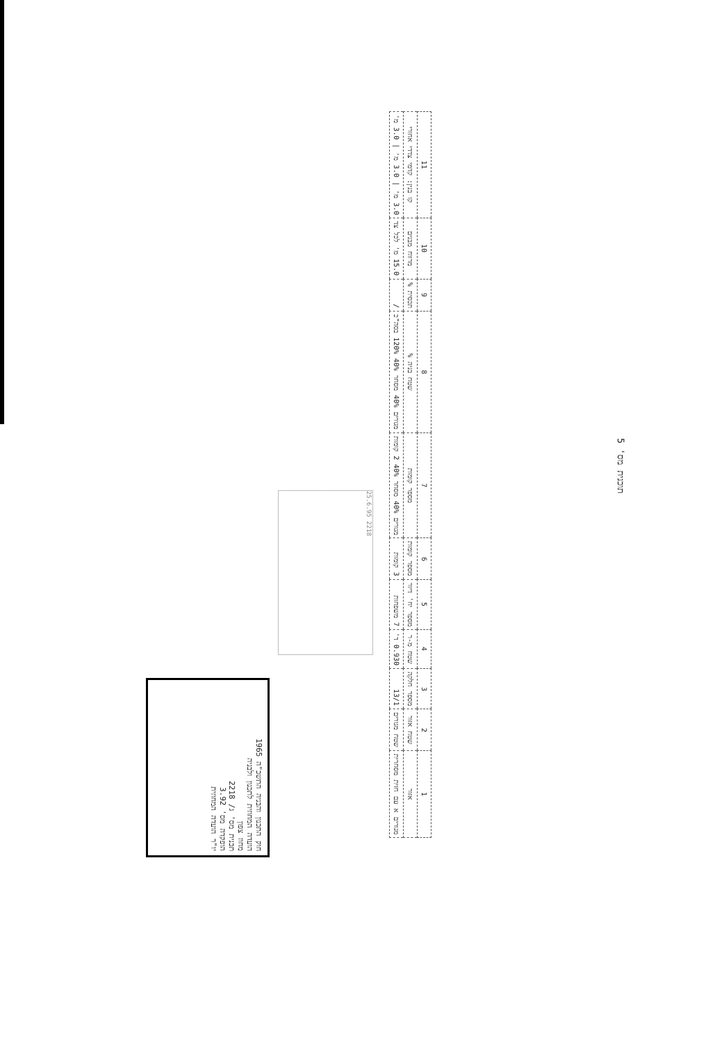תוכנית מס' 5
| 1 | 2 | 3 | 4 | 5 | 6 | 7 | 8 | 9 | 10 | 11 |
| --- | --- | --- | --- | --- | --- | --- | --- | --- | --- | --- |
| אזור | שטח אזור | מספר חלקה | שטח מ-ר | מספר יח' דיור | מספר קומות | מספר קומות | שטח בניה % | תכסית % | מרווח מבנים | קו בנין: קדמי צדדי אחורי |
| מגורים א עם חזית מסחרית | שטח מגורים | 13/1 | 0.930 ד' | 7 משפחות | 3 קומות | מגורים 40% מסחר 40% 2 קומות | מגורים 40% מסחר 40% 120% בסה"כ | / | 15.0 מ' לכל צד | 3.0 מ' / 3.0 מ' / 3.0 מ' |
25.6.95 2218
חוק התכנון והבניה התשכ"ה 1965
הועדה המחוזית לתכנון ולבניה
מחוז צפון
תכנית מס' ג/ 2218
הופקדה מס' 3.92
יו"ר הועדה המחוזית